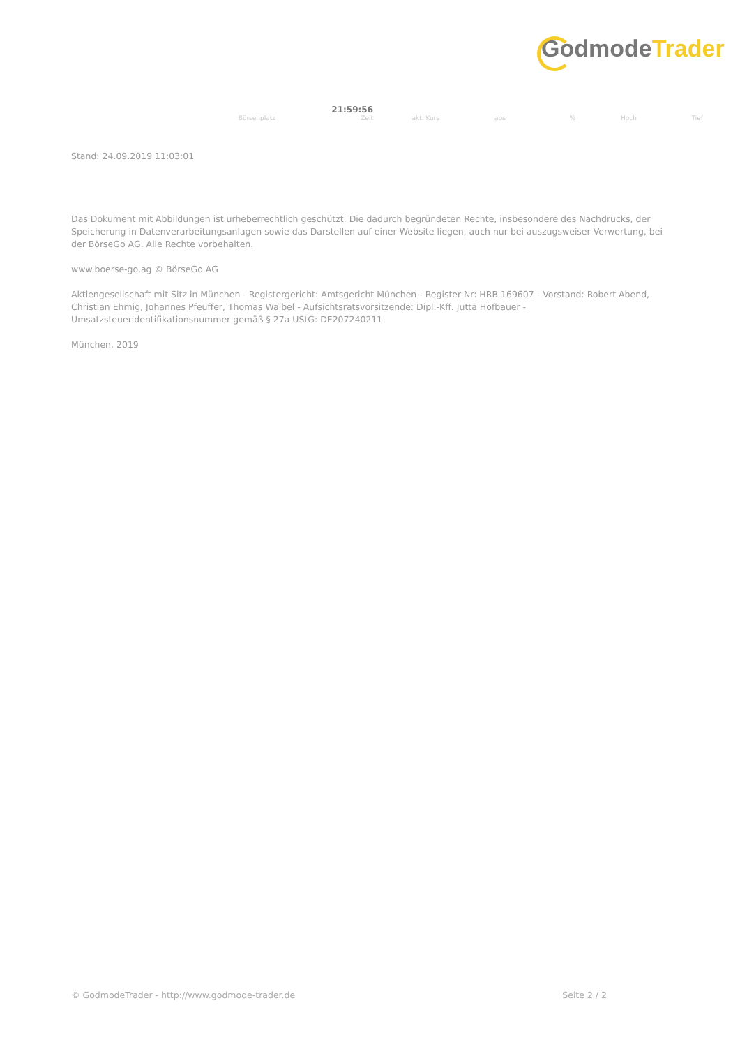GodmodeTrader
| | 21:59:56 | | | | | |
| Börsenplatz | Zeit | akt. Kurs | abs | % | Hoch | Tief |
Stand: 24.09.2019 11:03:01
Das Dokument mit Abbildungen ist urheberrechtlich geschützt. Die dadurch begründeten Rechte, insbesondere des Nachdrucks, der Speicherung in Datenverarbeitungsanlagen sowie das Darstellen auf einer Website liegen, auch nur bei auszugsweiser Verwertung, bei der BörseGo AG. Alle Rechte vorbehalten.
www.boerse-go.ag © BörseGo AG
Aktiengesellschaft mit Sitz in München - Registergericht: Amtsgericht München - Register-Nr: HRB 169607 - Vorstand: Robert Abend, Christian Ehmig, Johannes Pfeuffer, Thomas Waibel - Aufsichtsratsvorsitzende: Dipl.-Kff. Jutta Hofbauer - Umsatzsteueridentifikationsnummer gemäß § 27a UStG: DE207240211
München, 2019
© GodmodeTrader - http://www.godmode-trader.de Seite 2 / 2